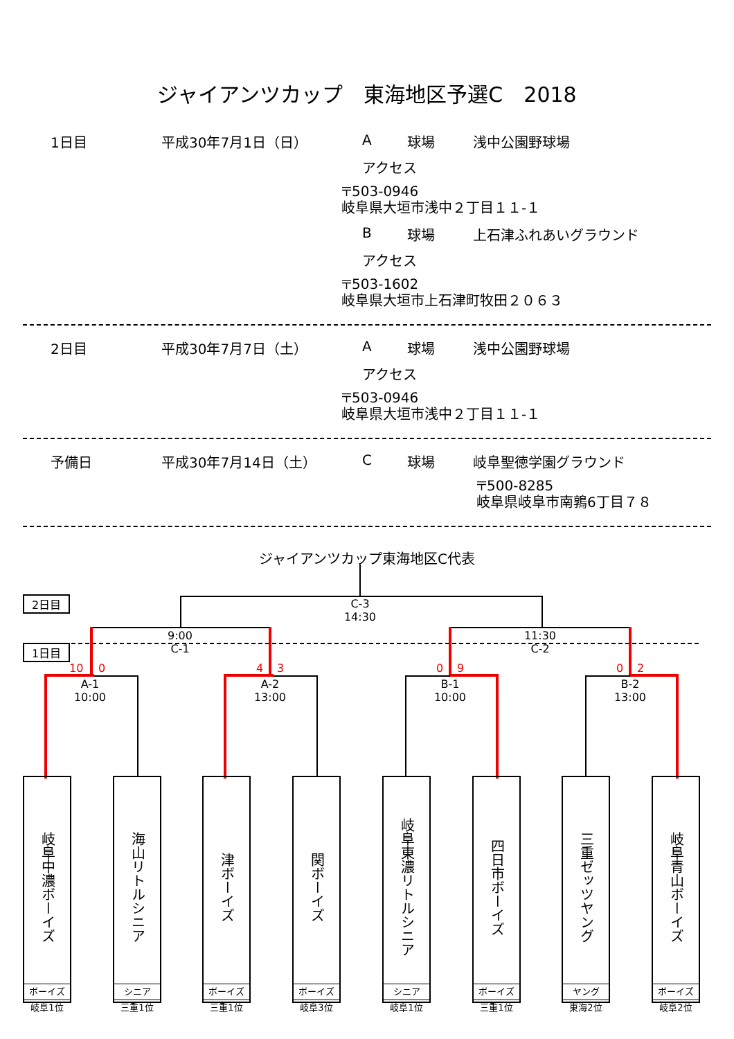ジャイアンツカップ　東海地区予選C　2018
1日目 平成30年7月1日（日） A 球場 浅中公園野球場
アクセス
〒503-0946
岐阜県大垣市浅中２丁目１１-１
B球場 上石津ふれあいグラウンド
アクセス
〒503-1602
岐阜県大垣市上石津町牧田２０６３
2日目 平成30年7月7日（土） A 球場 浅中公園野球場
アクセス
〒503-0946
岐阜県大垣市浅中２丁目１１-１
予備日 平成30年7月14日（土） C 球場 岐阜聖徳学園グラウンド
〒500-8285
岐阜県岐阜市南鶉6丁目７８
ジャイアンツカップ東海地区C代表
C-3
14:30
2日目
1日目
9:00
C-1
11:30
C-2
10 0 4 3 0 9 0 2
A-1
10:00
A-2
13:00
B-1
10:00
B-2
13:00
岐阜中濃ボーイズ
ボーイズ
岐阜1位
海山リトルシニア
シニア
三重1位
津ボーイズ
ボーイズ
三重1位
関ボーイズ
ボーイズ
岐阜3位
岐阜東濃リトルシニア
シニア
岐阜1位
四日市ボーイズ
ボーイズ
三重1位
三重ゼッツヤング
ヤング
東海2位
岐阜青山ボーイズ
ボーイズ
岐阜2位